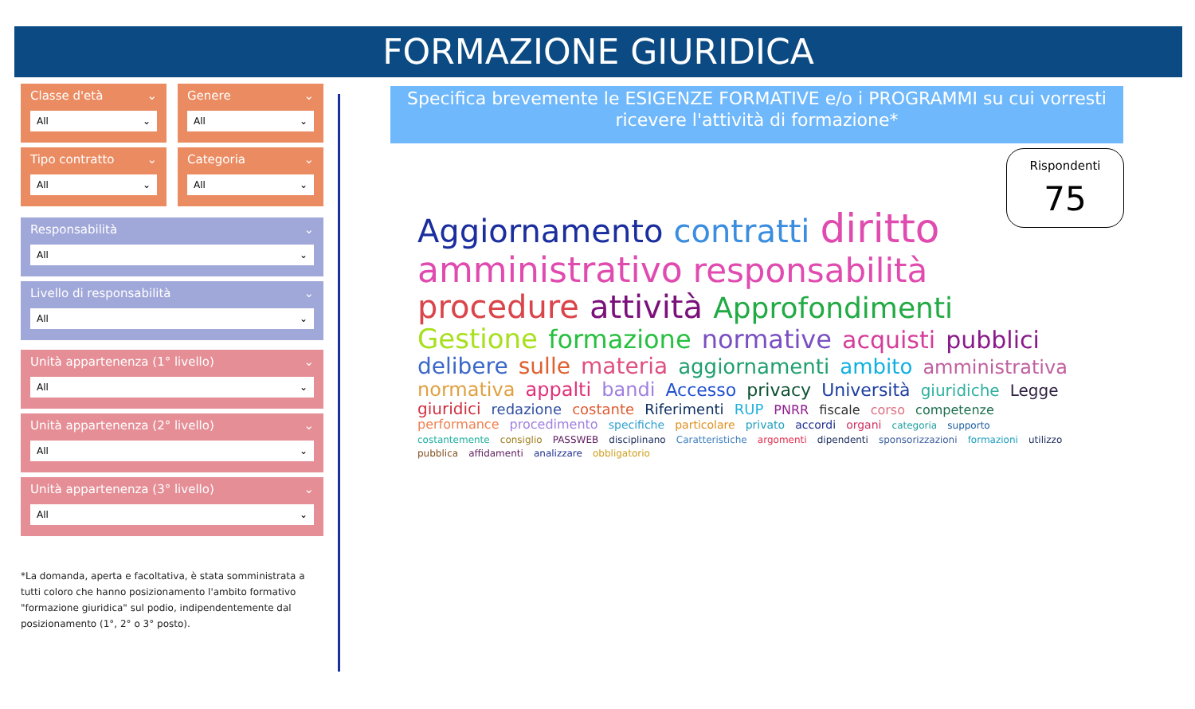FORMAZIONE GIURIDICA
Classe d'età ⌄
All ⌄
Genere ⌄
All ⌄
Tipo contratto ⌄
All ⌄
Categoria ⌄
All ⌄
Responsabilità ⌄
All ⌄
Livello di responsabilità ⌄
All ⌄
Unità appartenenza (1° livello) ⌄
All ⌄
Unità appartenenza (2° livello) ⌄
All ⌄
Unità appartenenza (3° livello) ⌄
All ⌄
*La domanda, aperta e facoltativa, è stata somministrata a tutti coloro che hanno posizionamento l'ambito formativo "formazione giuridica" sul podio, indipendentemente dal posizionamento (1°, 2° o 3° posto).
Specifica brevemente le ESIGENZE FORMATIVE e/o i PROGRAMMI su cui vorresti ricevere l'attività di formazione*
Rispondenti
75
Aggiornamento contratti diritto amministrativo responsabilità procedure attività Approfondimenti Gestione formazione normative acquisti pubblici delibere sulle materia aggiornamenti ambito amministrativa normativa appalti bandi Accesso privacy Università giuridiche Legge giuridici redazione costante Riferimenti RUP PNRR fiscale corso competenze performance procedimento specifiche particolare privato accordi organi categoria supporto costantemente consiglio PASSWEB disciplinano Caratteristiche argomenti dipendenti sponsorizzazioni formazioni utilizzo pubblica affidamenti analizzare obbligatorio